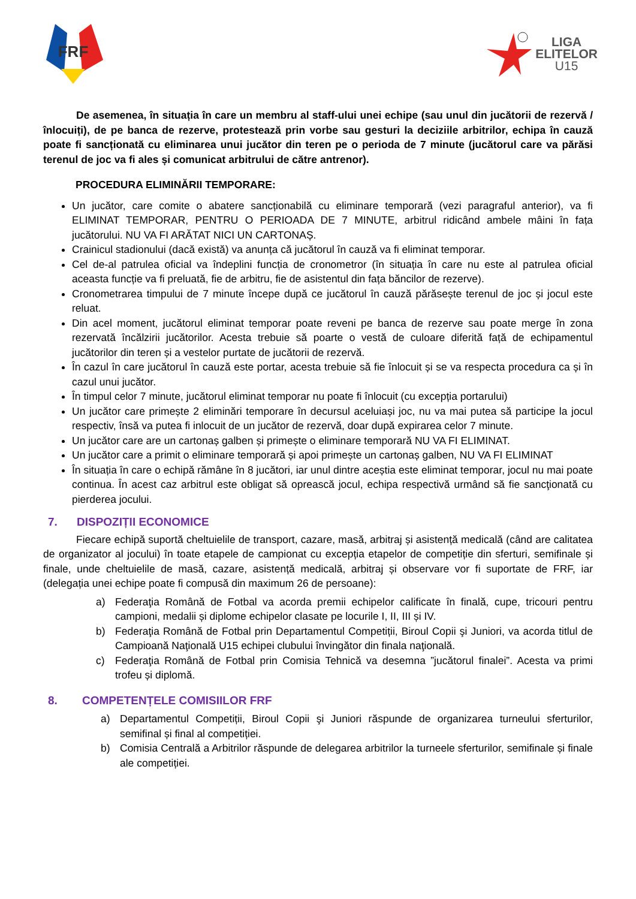FRF
LIGA
ELITELOR
U15
De asemenea, în situația în care un membru al staff-ului unei echipe (sau unul din jucătorii de rezervă / înlocuiți), de pe banca de rezerve, protestează prin vorbe sau gesturi la deciziile arbitrilor, echipa în cauză poate fi sancționată cu eliminarea unui jucător din teren pe o perioda de 7 minute (jucătorul care va părăsi terenul de joc va fi ales și comunicat arbitrului de către antrenor).
PROCEDURA ELIMINĂRII TEMPORARE:
Un jucător, care comite o abatere sancționabilă cu eliminare temporară (vezi paragraful anterior), va fi ELIMINAT TEMPORAR, PENTRU O PERIOADA DE 7 MINUTE, arbitrul ridicând ambele mâini în fața jucătorului. NU VA FI ARĂTAT NICI UN CARTONAȘ.
Crainicul stadionului (dacă există) va anunța că jucătorul în cauză va fi eliminat temporar.
Cel de-al patrulea oficial va îndeplini funcția de cronometror (în situația în care nu este al patrulea oficial aceasta funcție va fi preluată, fie de arbitru, fie de asistentul din fața băncilor de rezerve).
Cronometrarea timpului de 7 minute începe după ce jucătorul în cauză părăsește terenul de joc și jocul este reluat.
Din acel moment, jucătorul eliminat temporar poate reveni pe banca de rezerve sau poate merge în zona rezervată încălzirii jucătorilor. Acesta trebuie să poarte o vestă de culoare diferită față de echipamentul jucătorilor din teren și a vestelor purtate de jucătorii de rezervă.
În cazul în care jucătorul în cauză este portar, acesta trebuie să fie înlocuit și se va respecta procedura ca și în cazul unui jucător.
În timpul celor 7 minute, jucătorul eliminat temporar nu poate fi înlocuit (cu excepția portarului)
Un jucător care primește 2 eliminări temporare în decursul aceluiași joc, nu va mai putea să participe la jocul respectiv, însă va putea fi inlocuit de un jucător de rezervă, doar după expirarea celor 7 minute.
Un jucător care are un cartonaș galben și primește o eliminare temporară NU VA FI ELIMINAT.
Un jucător care a primit o eliminare temporară și apoi primește un cartonaș galben, NU VA FI ELIMINAT
În situația în care o echipă rămâne în 8 jucători, iar unul dintre aceștia este eliminat temporar, jocul nu mai poate continua. În acest caz arbitrul este obligat să oprească jocul, echipa respectivă urmând să fie sancţionată cu pierderea jocului.
7. DISPOZIȚII ECONOMICE
Fiecare echipă suportă cheltuielile de transport, cazare, masă, arbitraj și asistență medicală (când are calitatea de organizator al jocului) în toate etapele de campionat cu excepția etapelor de competiție din sferturi, semifinale și finale, unde cheltuielile de masă, cazare, asistență medicală, arbitraj și observare vor fi suportate de FRF, iar (delegația unei echipe poate fi compusă din maximum 26 de persoane):
a) Federaţia Română de Fotbal va acorda premii echipelor calificate în finală, cupe, tricouri pentru campioni, medalii și diplome echipelor clasate pe locurile I, II, III și IV.
b) Federaţia Română de Fotbal prin Departamentul Competiții, Biroul Copii şi Juniori, va acorda titlul de Campioană Naţională U15 echipei clubului învingător din finala naţională.
c) Federaţia Română de Fotbal prin Comisia Tehnică va desemna ”jucătorul finalei”. Acesta va primi trofeu și diplomă.
8. COMPETENȚELE COMISIILOR FRF
a) Departamentul Competiții, Biroul Copii şi Juniori răspunde de organizarea turneului sferturilor, semifinal și final al competiției.
b) Comisia Centrală a Arbitrilor răspunde de delegarea arbitrilor la turneele sferturilor, semifinale și finale ale competiției.